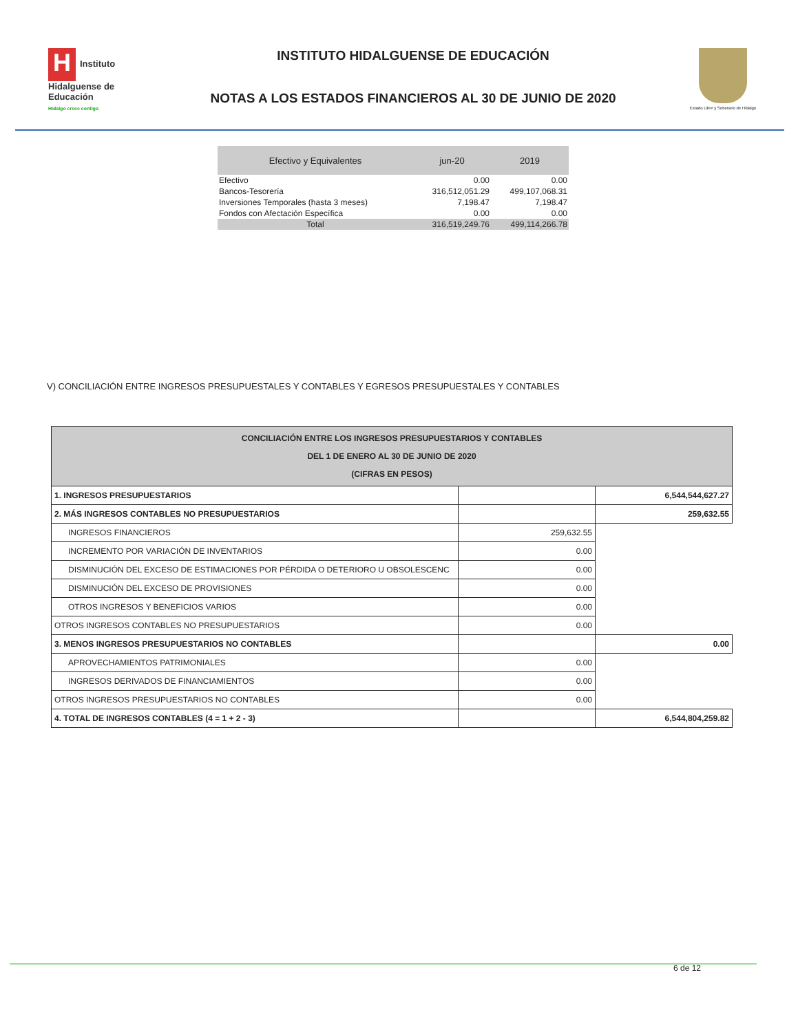H Instituto Hidalguense de Educación
Hidalgo crece contigo
INSTITUTO HIDALGUENSE DE EDUCACIÓN
NOTAS A LOS ESTADOS FINANCIEROS AL 30 DE JUNIO DE 2020
Estado Libre y Soberano de Hidalgo
| Efectivo y Equivalentes | jun-20 | 2019 |
| --- | --- | --- |
| Efectivo | 0.00 | 0.00 |
| Bancos-Tesorería | 316,512,051.29 | 499,107,068.31 |
| Inversiones Temporales (hasta 3 meses) | 7,198.47 | 7,198.47 |
| Fondos con Afectación Específica | 0.00 | 0.00 |
| Total | 316,519,249.76 | 499,114,266.78 |
V) CONCILIACIÓN ENTRE INGRESOS PRESUPUESTALES Y CONTABLES Y EGRESOS PRESUPUESTALES Y CONTABLES
| CONCILIACIÓN ENTRE LOS INGRESOS PRESUPUESTARIOS Y CONTABLES DEL 1 DE ENERO AL 30 DE JUNIO DE 2020 (CIFRAS EN PESOS) | | |
| 1. INGRESOS PRESUPUESTARIOS | | 6,544,544,627.27 |
| 2. MÁS INGRESOS CONTABLES NO PRESUPUESTARIOS | | 259,632.55 |
| INGRESOS FINANCIEROS | 259,632.55 | |
| INCREMENTO POR VARIACIÓN DE INVENTARIOS | 0.00 | |
| DISMINUCIÓN DEL EXCESO DE ESTIMACIONES POR PÉRDIDA O DETERIORO U OBSOLESCENC | 0.00 | |
| DISMINUCIÓN DEL EXCESO DE PROVISIONES | 0.00 | |
| OTROS INGRESOS Y BENEFICIOS VARIOS | 0.00 | |
| OTROS INGRESOS CONTABLES NO PRESUPUESTARIOS | 0.00 | |
| 3. MENOS INGRESOS PRESUPUESTARIOS NO CONTABLES | | 0.00 |
| APROVECHAMIENTOS PATRIMONIALES | 0.00 | |
| INGRESOS DERIVADOS DE FINANCIAMIENTOS | 0.00 | |
| OTROS INGRESOS PRESUPUESTARIOS NO CONTABLES | 0.00 | |
| 4. TOTAL DE INGRESOS CONTABLES (4 = 1 + 2 - 3) | | 6,544,804,259.82 |
6 de 12